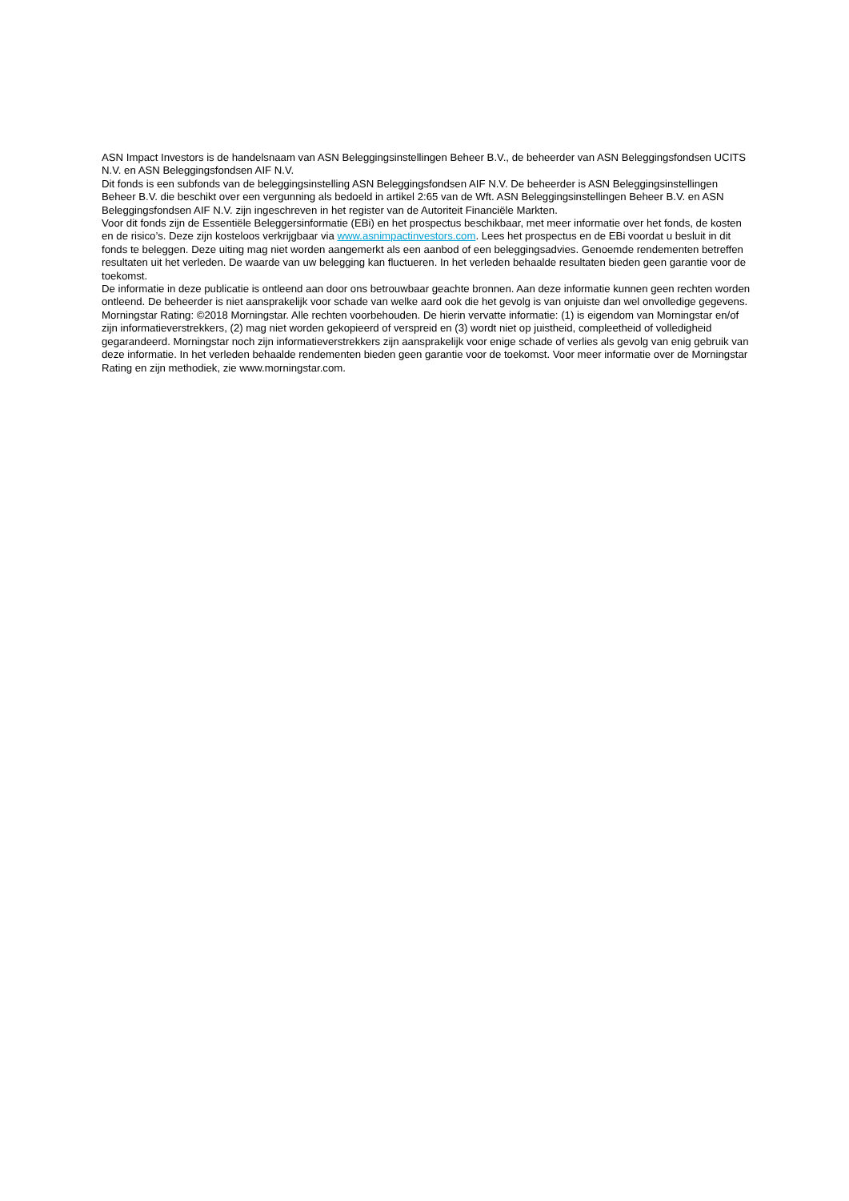ASN Impact Investors is de handelsnaam van ASN Beleggingsinstellingen Beheer B.V., de beheerder van ASN Beleggingsfondsen UCITS N.V. en ASN Beleggingsfondsen AIF N.V.
Dit fonds is een subfonds van de beleggingsinstelling ASN Beleggingsfondsen AIF N.V. De beheerder is ASN Beleggingsinstellingen Beheer B.V. die beschikt over een vergunning als bedoeld in artikel 2:65 van de Wft. ASN Beleggingsinstellingen Beheer B.V. en ASN Beleggingsfondsen AIF N.V. zijn ingeschreven in het register van de Autoriteit Financiële Markten.
Voor dit fonds zijn de Essentiële Beleggersinformatie (EBi) en het prospectus beschikbaar, met meer informatie over het fonds, de kosten en de risico’s. Deze zijn kosteloos verkrijgbaar via www.asnimpactinvestors.com. Lees het prospectus en de EBi voordat u besluit in dit fonds te beleggen. Deze uiting mag niet worden aangemerkt als een aanbod of een beleggingsadvies. Genoemde rendementen betreffen resultaten uit het verleden. De waarde van uw belegging kan fluctueren. In het verleden behaalde resultaten bieden geen garantie voor de toekomst.
De informatie in deze publicatie is ontleend aan door ons betrouwbaar geachte bronnen. Aan deze informatie kunnen geen rechten worden ontleend. De beheerder is niet aansprakelijk voor schade van welke aard ook die het gevolg is van onjuiste dan wel onvolledige gegevens.
Morningstar Rating: ©2018 Morningstar. Alle rechten voorbehouden. De hierin vervatte informatie: (1) is eigendom van Morningstar en/of zijn informatieverstrekkers, (2) mag niet worden gekopieerd of verspreid en (3) wordt niet op juistheid, compleetheid of volledigheid gegarandeerd. Morningstar noch zijn informatieverstrekkers zijn aansprakelijk voor enige schade of verlies als gevolg van enig gebruik van deze informatie. In het verleden behaalde rendementen bieden geen garantie voor de toekomst. Voor meer informatie over de Morningstar Rating en zijn methodiek, zie www.morningstar.com.